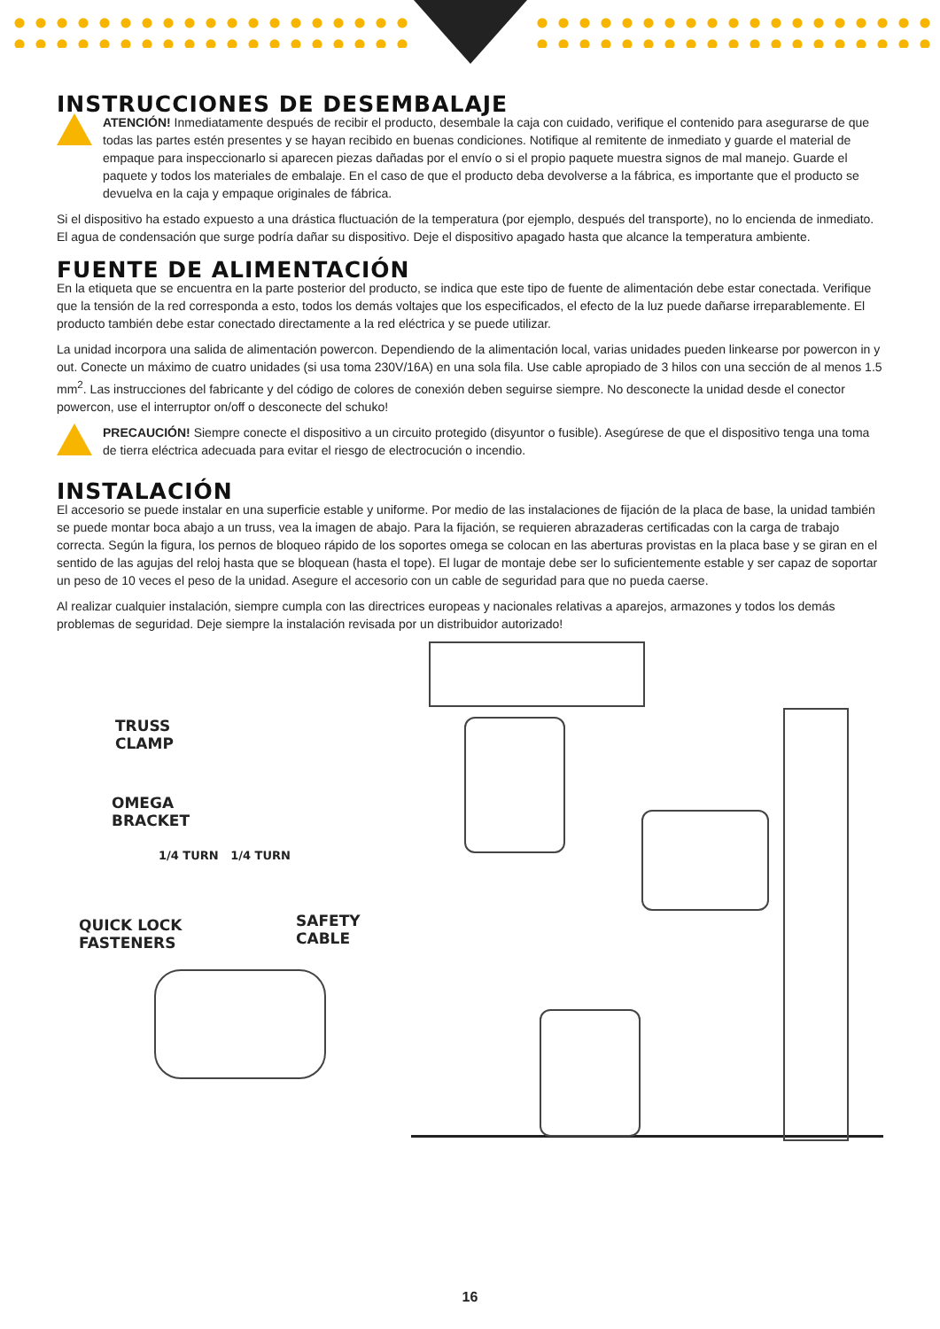INSTRUCCIONES DE DESEMBALAJE
ATENCIÓN! Inmediatamente después de recibir el producto, desembale la caja con cuidado, verifique el contenido para asegurarse de que todas las partes estén presentes y se hayan recibido en buenas condiciones. Notifique al remitente de inmediato y guarde el material de empaque para inspeccionarlo si aparecen piezas dañadas por el envío o si el propio paquete muestra signos de mal manejo. Guarde el paquete y todos los materiales de embalaje. En el caso de que el producto deba devolverse a la fábrica, es importante que el producto se devuelva en la caja y empaque originales de fábrica.
Si el dispositivo ha estado expuesto a una drástica fluctuación de la temperatura (por ejemplo, después del transporte), no lo encienda de inmediato. El agua de condensación que surge podría dañar su dispositivo. Deje el dispositivo apagado hasta que alcance la temperatura ambiente.
FUENTE DE ALIMENTACIÓN
En la etiqueta que se encuentra en la parte posterior del producto, se indica que este tipo de fuente de alimentación debe estar conectada. Verifique que la tensión de la red corresponda a esto, todos los demás voltajes que los especificados, el efecto de la luz puede dañarse irreparablemente. El producto también debe estar conectado directamente a la red eléctrica y se puede utilizar.
La unidad incorpora una salida de alimentación powercon. Dependiendo de la alimentación local, varias unidades pueden linkearse por powercon in y out. Conecte un máximo de cuatro unidades (si usa toma 230V/16A) en una sola fila. Use cable apropiado de 3 hilos con una sección de al menos 1.5 mm<sup>2</sup>. Las instrucciones del fabricante y del código de colores de conexión deben seguirse siempre. No desconecte la unidad desde el conector powercon, use el interruptor on/off o desconecte del schuko!
PRECAUCIÓN! Siempre conecte el dispositivo a un circuito protegido (disyuntor o fusible). Asegúrese de que el dispositivo tenga una toma de tierra eléctrica adecuada para evitar el riesgo de electrocución o incendio.
INSTALACIÓN
El accesorio se puede instalar en una superficie estable y uniforme. Por medio de las instalaciones de fijación de la placa de base, la unidad también se puede montar boca abajo a un truss, vea la imagen de abajo. Para la fijación, se requieren abrazaderas certificadas con la carga de trabajo correcta. Según la figura, los pernos de bloqueo rápido de los soportes omega se colocan en las aberturas provistas en la placa base y se giran en el sentido de las agujas del reloj hasta que se bloquean (hasta el tope). El lugar de montaje debe ser lo suficientemente estable y ser capaz de soportar un peso de 10 veces el peso de la unidad. Asegure el accesorio con un cable de seguridad para que no pueda caerse.
Al realizar cualquier instalación, siempre cumpla con las directrices europeas y nacionales relativas a aparejos, armazones y todos los demás problemas de seguridad. Deje siempre la instalación revisada por un distribuidor autorizado!
TRUSS
CLAMP
OMEGA
BRACKET
1/4 TURN 1/4 TURN
QUICK LOCK
FASTENERS
SAFETY CABLE
16